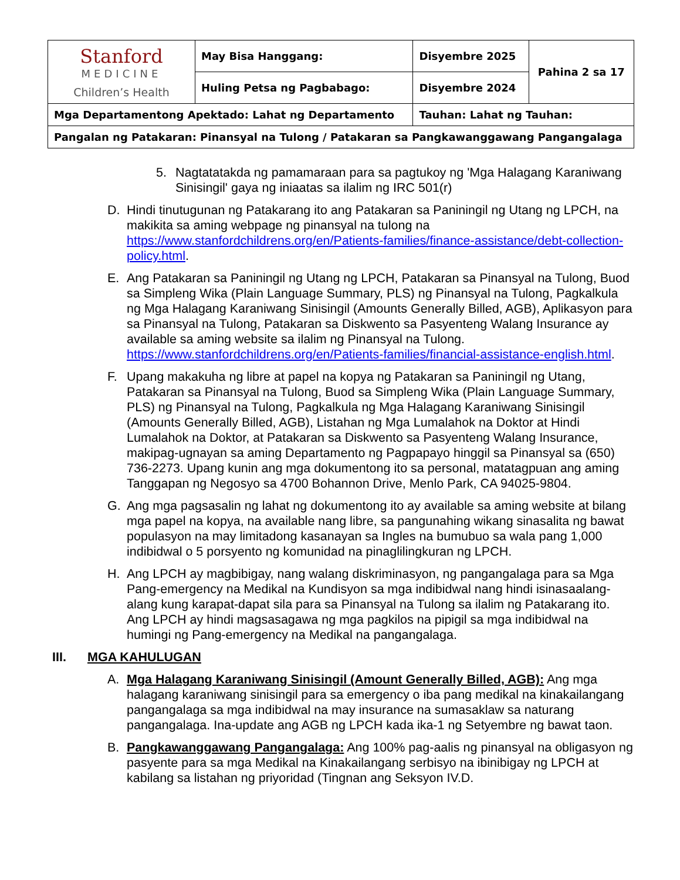| Stanford MEDICINE Children’s Health | May Bisa Hanggang: | Disyembre 2025 | Pahina 2 sa 17 |
| | Huling Petsa ng Pagbabago: | Disyembre 2024 | |
| Mga Departamentong Apektado: Lahat ng Departamento | | Tauhan: Lahat ng Tauhan: | |
| Pangalan ng Patakaran: Pinansyal na Tulong / Patakaran sa Pangkawanggawang Pangangalaga | | | |
5. Nagtatatakda ng pamamaraan para sa pagtukoy ng 'Mga Halagang Karaniwang Sinisingil' gaya ng iniaatas sa ilalim ng IRC 501(r)
D. Hindi tinutugunan ng Patakarang ito ang Patakaran sa Paniningil ng Utang ng LPCH, na makikita sa aming webpage ng pinansyal na tulong na https://www.stanfordchildrens.org/en/Patients-families/finance-assistance/debt-collection-policy.html.
E. Ang Patakaran sa Paniningil ng Utang ng LPCH, Patakaran sa Pinansyal na Tulong, Buod sa Simpleng Wika (Plain Language Summary, PLS) ng Pinansyal na Tulong, Pagkalkula ng Mga Halagang Karaniwang Sinisingil (Amounts Generally Billed, AGB), Aplikasyon para sa Pinansyal na Tulong, Patakaran sa Diskwento sa Pasyenteng Walang Insurance ay available sa aming website sa ilalim ng Pinansyal na Tulong. https://www.stanfordchildrens.org/en/Patients-families/financial-assistance-english.html.
F. Upang makakuha ng libre at papel na kopya ng Patakaran sa Paniningil ng Utang, Patakaran sa Pinansyal na Tulong, Buod sa Simpleng Wika (Plain Language Summary, PLS) ng Pinansyal na Tulong, Pagkalkula ng Mga Halagang Karaniwang Sinisingil (Amounts Generally Billed, AGB), Listahan ng Mga Lumalahok na Doktor at Hindi Lumalahok na Doktor, at Patakaran sa Diskwento sa Pasyenteng Walang Insurance, makipag-ugnayan sa aming Departamento ng Pagpapayo hinggil sa Pinansyal sa (650) 736-2273. Upang kunin ang mga dokumentong ito sa personal, matatagpuan ang aming Tanggapan ng Negosyo sa 4700 Bohannon Drive, Menlo Park, CA 94025-9804.
G. Ang mga pagsasalin ng lahat ng dokumentong ito ay available sa aming website at bilang mga papel na kopya, na available nang libre, sa pangunahing wikang sinasalita ng bawat populasyon na may limitadong kasanayan sa Ingles na bumubuo sa wala pang 1,000 indibidwal o 5 porsyento ng komunidad na pinaglilingkuran ng LPCH.
H. Ang LPCH ay magbibigay, nang walang diskriminasyon, ng pangangalaga para sa Mga Pang-emergency na Medikal na Kundisyon sa mga indibidwal nang hindi isinasaalang-alang kung karapat-dapat sila para sa Pinansyal na Tulong sa ilalim ng Patakarang ito. Ang LPCH ay hindi magsasagawa ng mga pagkilos na pipigil sa mga indibidwal na humingi ng Pang-emergency na Medikal na pangangalaga.
III. MGA KAHULUGAN
A. Mga Halagang Karaniwang Sinisingil (Amount Generally Billed, AGB): Ang mga halagang karaniwang sinisingil para sa emergency o iba pang medikal na kinakailangang pangangalaga sa mga indibidwal na may insurance na sumasaklaw sa naturang pangangalaga. Ina-update ang AGB ng LPCH kada ika-1 ng Setyembre ng bawat taon.
B. Pangkawanggawang Pangangalaga: Ang 100% pag-aalis ng pinansyal na obligasyon ng pasyente para sa mga Medikal na Kinakailangang serbisyo na ibinibigay ng LPCH at kabilang sa listahan ng priyoridad (Tingnan ang Seksyon IV.D.